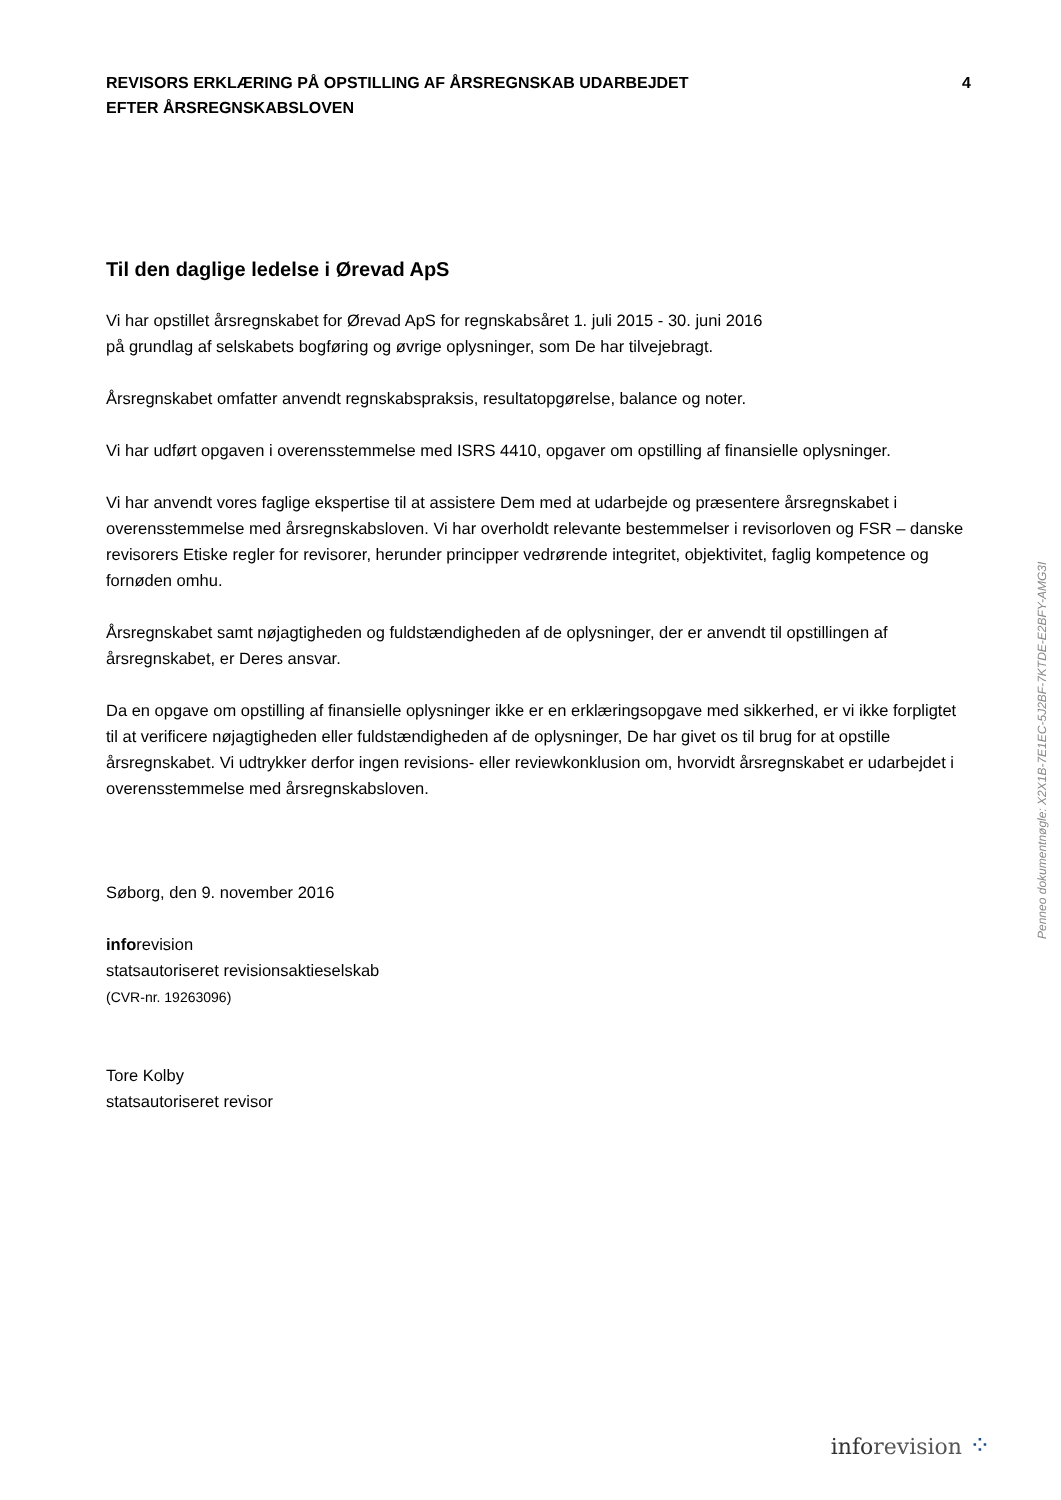REVISORS ERKLÆRING PÅ OPSTILLING AF ÅRSREGNSKAB UDARBEJDET
EFTER ÅRSREGNSKABSLOVEN
4
Til den daglige ledelse i Ørevad ApS
Vi har opstillet årsregnskabet for Ørevad ApS for regnskabsåret 1. juli 2015 - 30. juni 2016
på grundlag af selskabets bogføring og øvrige oplysninger, som De har tilvejebragt.
Årsregnskabet omfatter anvendt regnskabspraksis, resultatopgørelse, balance og noter.
Vi har udført opgaven i overensstemmelse med ISRS 4410, opgaver om opstilling af finansielle oplysninger.
Vi har anvendt vores faglige ekspertise til at assistere Dem med at udarbejde og præsentere årsregnskabet i overensstemmelse med årsregnskabsloven. Vi har overholdt relevante bestemmelser i revisorloven og FSR – danske revisorers Etiske regler for revisorer, herunder principper vedrørende integritet, objektivitet, faglig kompetence og fornøden omhu.
Årsregnskabet samt nøjagtigheden og fuldstændigheden af de oplysninger, der er anvendt til opstillingen af årsregnskabet, er Deres ansvar.
Da en opgave om opstilling af finansielle oplysninger ikke er en erklæringsopgave med sikkerhed, er vi ikke forpligtet til at verificere nøjagtigheden eller fuldstændigheden af de oplysninger, De har givet os til brug for at opstille årsregnskabet. Vi udtrykker derfor ingen revisions- eller reviewkonklusion om, hvorvidt årsregnskabet er udarbejdet i overensstemmelse med årsregnskabsloven.
Søborg, den 9. november 2016
inforevision
statsautoriseret revisionsaktieselskab
(CVR-nr. 19263096)
Tore Kolby
statsautoriseret revisor
Penneo dokumentnøgle: X2X1B-7E1EC-5J2BF-7KTDE-E2BFY-AMG3I
inforevision ⁘